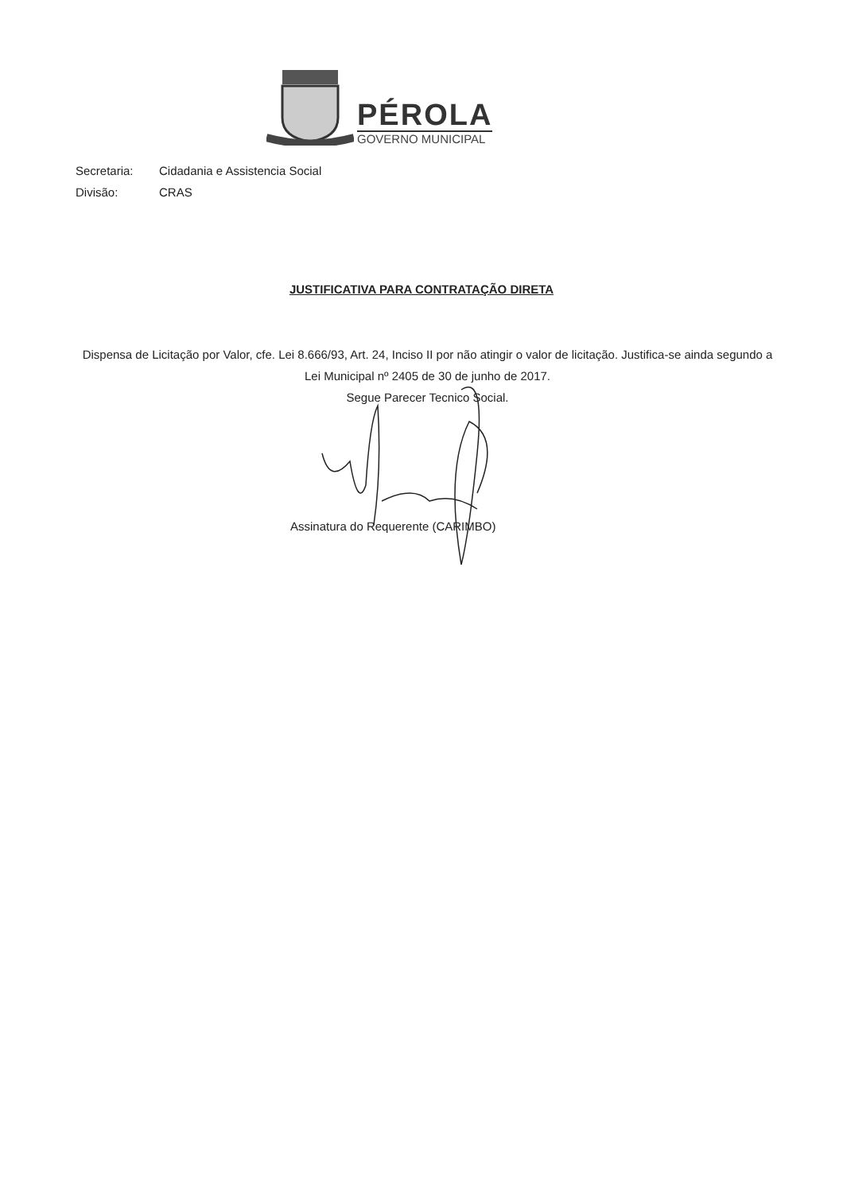PÉROLA
GOVERNO MUNICIPAL
Secretaria: Cidadania e Assistencia Social
Divisão: CRAS
JUSTIFICATIVA PARA CONTRATAÇÃO DIRETA
Dispensa de Licitação por Valor, cfe. Lei 8.666/93, Art. 24, Inciso II por não atingir o valor de licitação. Justifica-se ainda segundo a Lei Municipal nº 2405 de 30 de junho de 2017.
Segue Parecer Tecnico Social.
Assinatura do Requerente (CARIMBO)